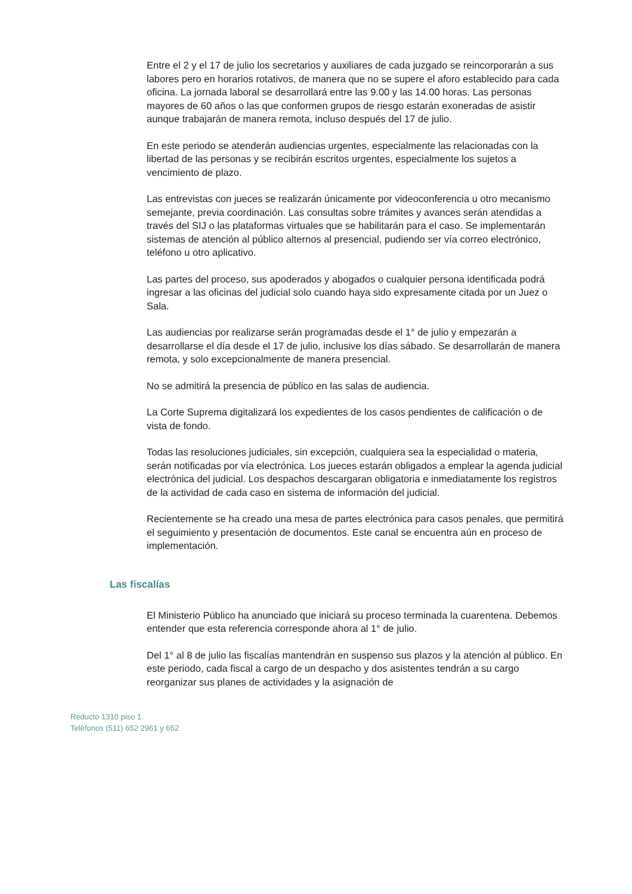Entre el 2 y el 17 de julio los secretarios y auxiliares de cada juzgado se reincorporarán a sus labores pero en horarios rotativos, de manera que no se supere el aforo establecido para cada oficina. La jornada laboral se desarrollará entre las 9.00 y las 14.00 horas. Las personas mayores de 60 años o las que conformen grupos de riesgo estarán exoneradas de asistir aunque trabajarán de manera remota, incluso después del 17 de julio.
En este periodo se atenderán audiencias urgentes, especialmente las relacionadas con la libertad de las personas y se recibirán escritos urgentes, especialmente los sujetos a vencimiento de plazo.
Las entrevistas con jueces se realizarán únicamente por videoconferencia u otro mecanismo semejante, previa coordinación. Las consultas sobre trámites y avances serán atendidas a través del SIJ o las plataformas virtuales que se habilitarán para el caso. Se implementarán sistemas de atención al público alternos al presencial, pudiendo ser vía correo electrónico, teléfono u otro aplicativo.
Las partes del proceso, sus apoderados y abogados o cualquier persona identificada podrá ingresar a las oficinas del judicial solo cuando haya sido expresamente citada por un Juez o Sala.
Las audiencias por realizarse serán programadas desde el 1° de julio y empezarán a desarrollarse el día desde el 17 de julio, inclusive los días sábado. Se desarrollarán de manera remota, y solo excepcionalmente de manera presencial.
No se admitirá la presencia de público en las salas de audiencia.
La Corte Suprema digitalizará los expedientes de los casos pendientes de calificación o de vista de fondo.
Todas las resoluciones judiciales, sin excepción, cualquiera sea la especialidad o materia, serán notificadas por vía electrónica. Los jueces estarán obligados a emplear la agenda judicial electrónica del judicial. Los despachos descargaran obligatoria e inmediatamente los registros de la actividad de cada caso en sistema de información del judicial.
Recientemente se ha creado una mesa de partes electrónica para casos penales, que permitirá el seguimiento y presentación de documentos. Este canal se encuentra aún en proceso de implementación.
Las fiscalías
El Ministerio Público ha anunciado que iniciará su proceso terminada la cuarentena. Debemos entender que esta referencia corresponde ahora al 1° de julio.
Del 1° al 8 de julio las fiscalías mantendrán en suspenso sus plazos y la atención al público. En este periodo, cada fiscal a cargo de un despacho y dos asistentes tendrán a su cargo reorganizar sus planes de actividades y la asignación de
Reducto 1310 piso 1.
Teléfonos (511) 652 2961 y 652